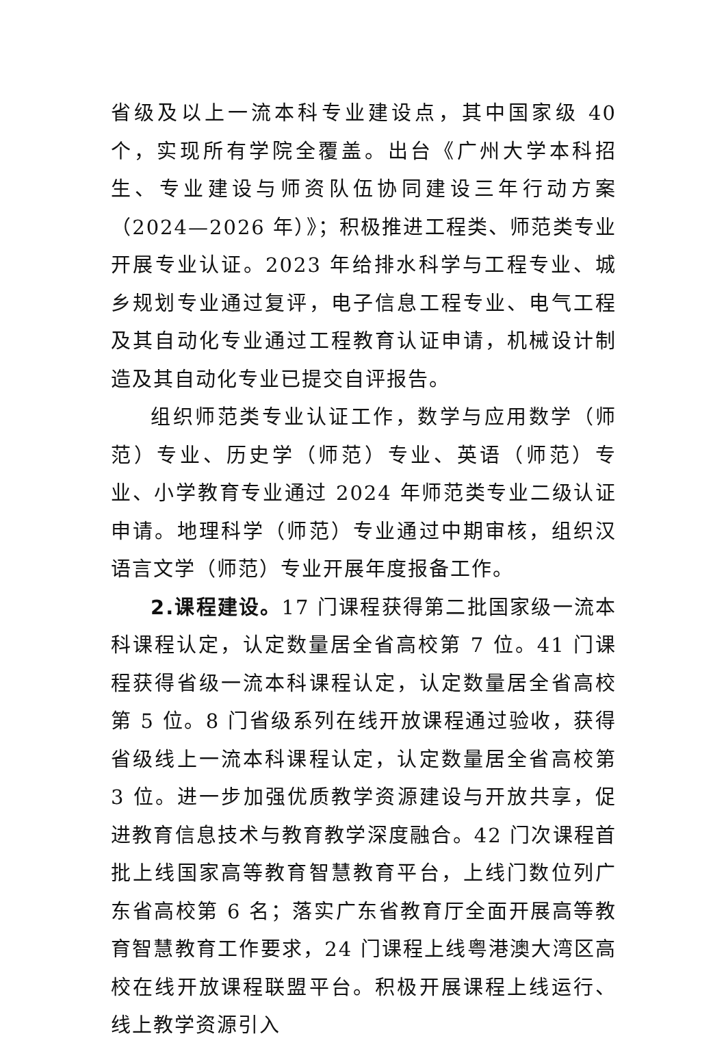省级及以上一流本科专业建设点，其中国家级 40 个，实现所有学院全覆盖。出台《广州大学本科招生、专业建设与师资队伍协同建设三年行动方案（2024—2026 年）》；积极推进工程类、师范类专业开展专业认证。2023 年给排水科学与工程专业、城乡规划专业通过复评，电子信息工程专业、电气工程及其自动化专业通过工程教育认证申请，机械设计制造及其自动化专业已提交自评报告。
组织师范类专业认证工作，数学与应用数学（师范）专业、历史学（师范）专业、英语（师范）专业、小学教育专业通过 2024 年师范类专业二级认证申请。地理科学（师范）专业通过中期审核，组织汉语言文学（师范）专业开展年度报备工作。
2.课程建设。17 门课程获得第二批国家级一流本科课程认定，认定数量居全省高校第 7 位。41 门课程获得省级一流本科课程认定，认定数量居全省高校第 5 位。8 门省级系列在线开放课程通过验收，获得省级线上一流本科课程认定，认定数量居全省高校第 3 位。进一步加强优质教学资源建设与开放共享，促进教育信息技术与教育教学深度融合。42 门次课程首批上线国家高等教育智慧教育平台，上线门数位列广东省高校第 6 名；落实广东省教育厅全面开展高等教育智慧教育工作要求，24 门课程上线粤港澳大湾区高校在线开放课程联盟平台。积极开展课程上线运行、线上教学资源引入